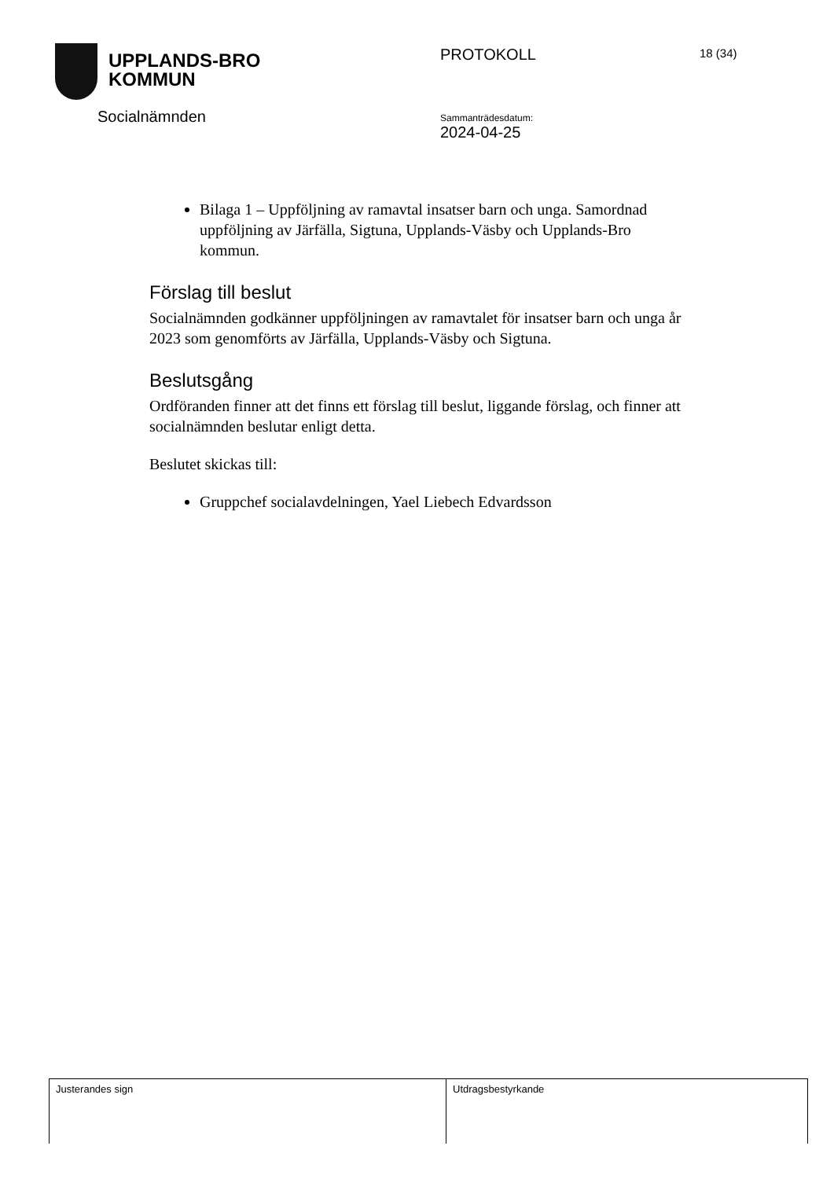UPPLANDS-BRO
KOMMUN
Socialnämnden
PROTOKOLL
Sammanträdesdatum:
2024-04-25
18 (34)
Bilaga 1 – Uppföljning av ramavtal insatser barn och unga. Samordnad uppföljning av Järfälla, Sigtuna, Upplands-Väsby och Upplands-Bro kommun.
Förslag till beslut
Socialnämnden godkänner uppföljningen av ramavtalet för insatser barn och unga år 2023 som genomförts av Järfälla, Upplands-Väsby och Sigtuna.
Beslutsgång
Ordföranden finner att det finns ett förslag till beslut, liggande förslag, och finner att socialnämnden beslutar enligt detta.
Beslutet skickas till:
Gruppchef socialavdelningen, Yael Liebech Edvardsson
| Justerandes sign | Utdragsbestyrkande |